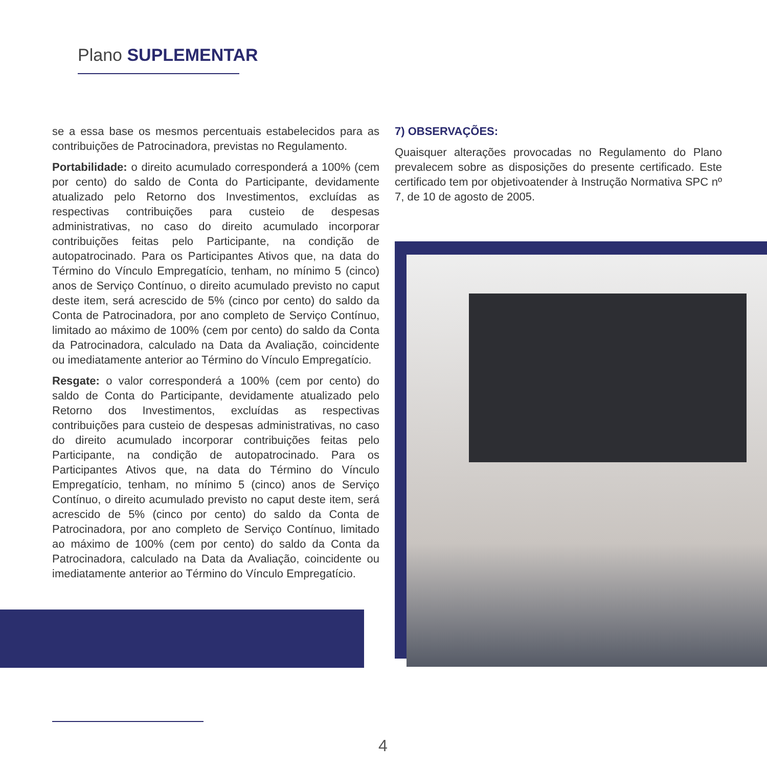Plano SUPLEMENTAR
se a essa base os mesmos percentuais estabelecidos para as contribuições de Patrocinadora, previstas no Regulamento.
Portabilidade: o direito acumulado corresponderá a 100% (cem por cento) do saldo de Conta do Participante, devidamente atualizado pelo Retorno dos Investimentos, excluídas as respectivas contribuições para custeio de despesas administrativas, no caso do direito acumulado incorporar contribuições feitas pelo Participante, na condição de autopatrocinado. Para os Participantes Ativos que, na data do Término do Vínculo Empregatício, tenham, no mínimo 5 (cinco) anos de Serviço Contínuo, o direito acumulado previsto no caput deste item, será acrescido de 5% (cinco por cento) do saldo da Conta de Patrocinadora, por ano completo de Serviço Contínuo, limitado ao máximo de 100% (cem por cento) do saldo da Conta da Patrocinadora, calculado na Data da Avaliação, coincidente ou imediatamente anterior ao Término do Vínculo Empregatício.
Resgate: o valor corresponderá a 100% (cem por cento) do saldo de Conta do Participante, devidamente atualizado pelo Retorno dos Investimentos, excluídas as respectivas contribuições para custeio de despesas administrativas, no caso do direito acumulado incorporar contribuições feitas pelo Participante, na condição de autopatrocinado. Para os Participantes Ativos que, na data do Término do Vínculo Empregatício, tenham, no mínimo 5 (cinco) anos de Serviço Contínuo, o direito acumulado previsto no caput deste item, será acrescido de 5% (cinco por cento) do saldo da Conta de Patrocinadora, por ano completo de Serviço Contínuo, limitado ao máximo de 100% (cem por cento) do saldo da Conta da Patrocinadora, calculado na Data da Avaliação, coincidente ou imediatamente anterior ao Término do Vínculo Empregatício.
7) OBSERVAÇÕES:
Quaisquer alterações provocadas no Regulamento do Plano prevalecem sobre as disposições do presente certificado. Este certificado tem por objetivoatender à Instrução Normativa SPC nº 7, de 10 de agosto de 2005.
4